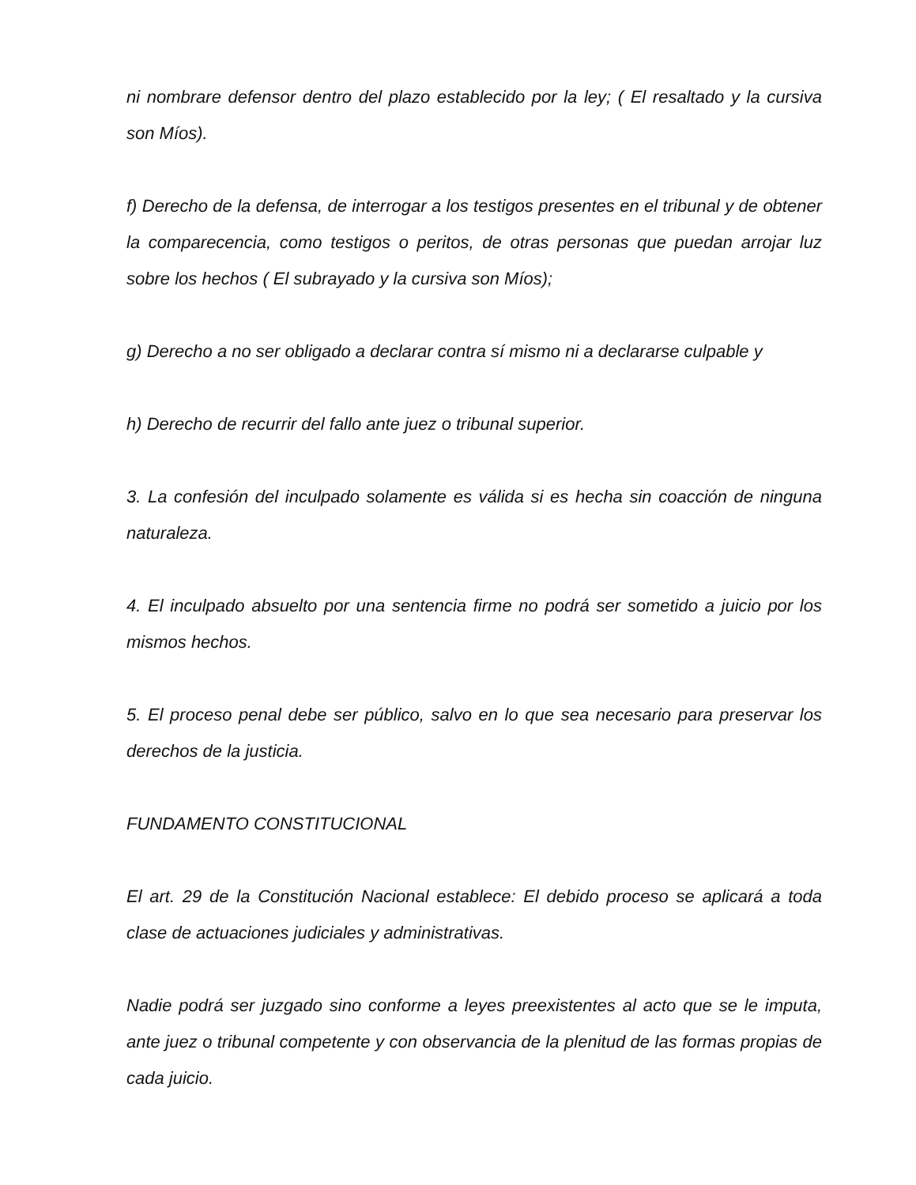ni nombrare defensor dentro del plazo establecido por la ley; ( El resaltado y la cursiva son Míos).
f) Derecho de la defensa, de interrogar a los testigos presentes en el tribunal y de obtener la comparecencia, como testigos o peritos, de otras personas que puedan arrojar luz sobre los hechos ( El subrayado y la cursiva son Míos);
g) Derecho a no ser obligado a declarar contra sí mismo ni a declararse culpable y
h) Derecho de recurrir del fallo ante juez o tribunal superior.
3. La confesión del inculpado solamente es válida si es hecha sin coacción de ninguna naturaleza.
4. El inculpado absuelto por una sentencia firme no podrá ser sometido a juicio por los mismos hechos.
5. El proceso penal debe ser público, salvo en lo que sea necesario para preservar los derechos de la justicia.
FUNDAMENTO CONSTITUCIONAL
El art. 29 de la Constitución Nacional establece: El debido proceso se aplicará a toda clase de actuaciones judiciales y administrativas.
Nadie podrá ser juzgado sino conforme a leyes preexistentes al acto que se le imputa, ante juez o tribunal competente y con observancia de la plenitud de las formas propias de cada juicio.